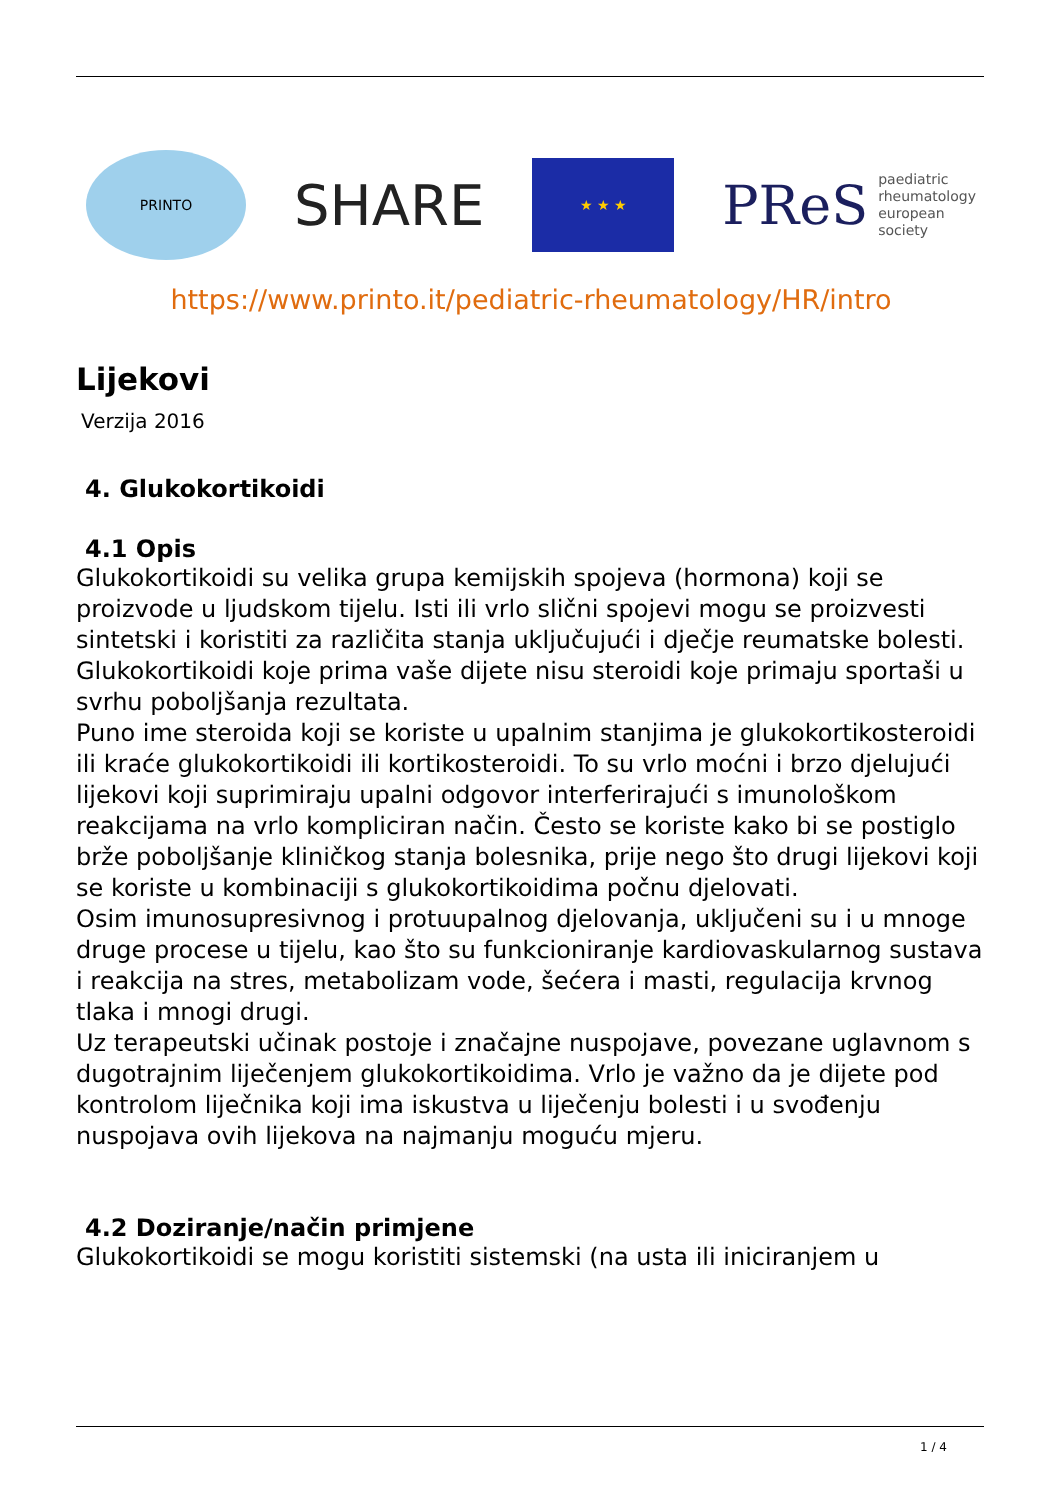PRINTO
SHARE
★ ★ ★
PReS paediatric
rheumatology
european
society
https://www.printo.it/pediatric-rheumatology/HR/intro
Lijekovi
Verzija 2016
4. Glukokortikoidi
4.1 Opis
Glukokortikoidi su velika grupa kemijskih spojeva (hormona) koji se proizvode u ljudskom tijelu. Isti ili vrlo slični spojevi mogu se proizvesti sintetski i koristiti za različita stanja uključujući i dječje reumatske bolesti.
Glukokortikoidi koje prima vaše dijete nisu steroidi koje primaju sportaši u svrhu poboljšanja rezultata.
Puno ime steroida koji se koriste u upalnim stanjima je glukokortikosteroidi ili kraće glukokortikoidi ili kortikosteroidi. To su vrlo moćni i brzo djelujući lijekovi koji suprimiraju upalni odgovor interferirajući s imunološkom reakcijama na vrlo kompliciran način. Često se koriste kako bi se postiglo brže poboljšanje kliničkog stanja bolesnika, prije nego što drugi lijekovi koji se koriste u kombinaciji s glukokortikoidima počnu djelovati.
Osim imunosupresivnog i protuupalnog djelovanja, uključeni su i u mnoge druge procese u tijelu, kao što su funkcioniranje kardiovaskularnog sustava i reakcija na stres, metabolizam vode, šećera i masti, regulacija krvnog tlaka i mnogi drugi.
Uz terapeutski učinak postoje i značajne nuspojave, povezane uglavnom s dugotrajnim liječenjem glukokortikoidima. Vrlo je važno da je dijete pod kontrolom liječnika koji ima iskustva u liječenju bolesti i u svođenju nuspojava ovih lijekova na najmanju moguću mjeru.
4.2 Doziranje/način primjene
Glukokortikoidi se mogu koristiti sistemski (na usta ili iniciranjem u
1 / 4